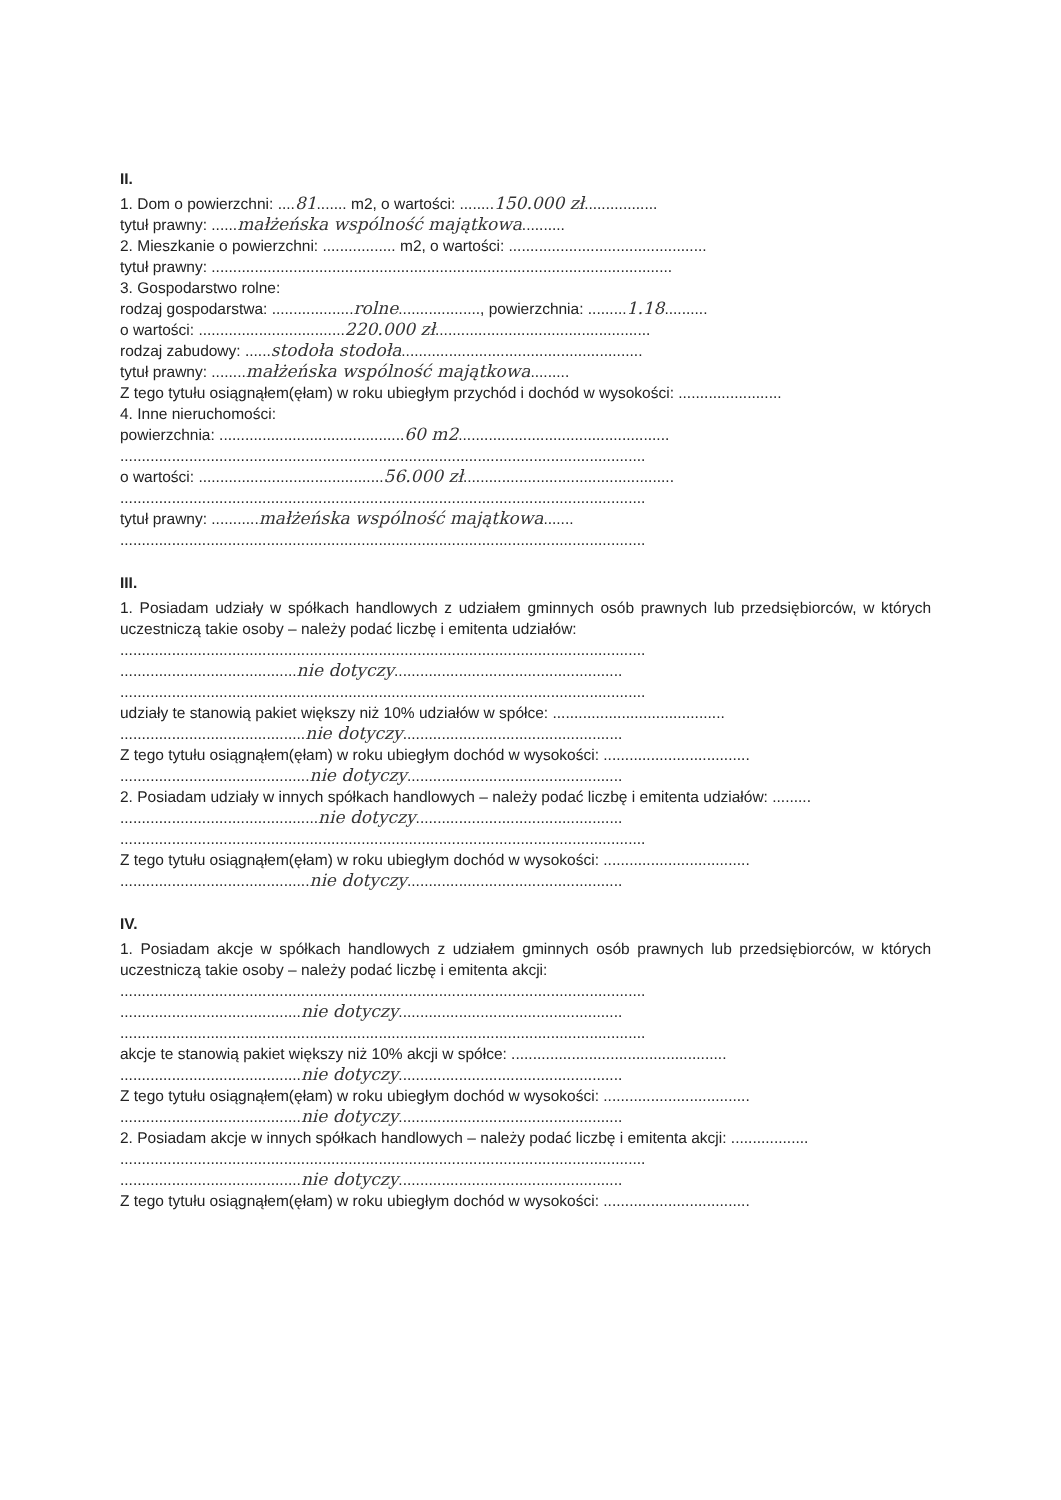II.
1. Dom o powierzchni: ....81....... m2, o wartości: ........150.000 zł.................
tytuł prawny: ......małżeńska wspólność majątkowa..........
2. Mieszkanie o powierzchni: ................. m2, o wartości: ..............................................
tytuł prawny: ...........................................................................................................
3. Gospodarstwo rolne:
rodzaj gospodarstwa: ...................rolne..................., powierzchnia: .........1.18..........
o wartości: ..................................220.000 zł..................................................
rodzaj zabudowy: ......stodoła stodoła........................................................
tytuł prawny: ........małżeńska wspólność majątkowa.........
Z tego tytułu osiągnąłem(ęłam) w roku ubiegłym przychód i dochód w wysokości: ........................
4. Inne nieruchomości:
powierzchnia: ...........................................60 m2.................................................
..........................................................................................................................
o wartości: ...........................................56.000 zł.................................................
..........................................................................................................................
tytuł prawny: ...........małżeńska wspólność majątkowa.......
..........................................................................................................................
III.
1. Posiadam udziały w spółkach handlowych z udziałem gminnych osób prawnych lub przedsiębiorców, w których uczestniczą takie osoby – należy podać liczbę i emitenta udziałów:
..........................................................................................................................
.........................................nie dotyczy.....................................................
..........................................................................................................................
udziały te stanowią pakiet większy niż 10% udziałów w spółce: ........................................
...........................................nie dotyczy...................................................
Z tego tytułu osiągnąłem(ęłam) w roku ubiegłym dochód w wysokości: ..................................
............................................nie dotyczy..................................................
2. Posiadam udziały w innych spółkach handlowych – należy podać liczbę i emitenta udziałów: .........
..............................................nie dotyczy................................................
..........................................................................................................................
Z tego tytułu osiągnąłem(ęłam) w roku ubiegłym dochód w wysokości: ..................................
............................................nie dotyczy..................................................
IV.
1. Posiadam akcje w spółkach handlowych z udziałem gminnych osób prawnych lub przedsiębiorców, w których uczestniczą takie osoby – należy podać liczbę i emitenta akcji:
..........................................................................................................................
..........................................nie dotyczy....................................................
..........................................................................................................................
akcje te stanowią pakiet większy niż 10% akcji w spółce: ..................................................
..........................................nie dotyczy....................................................
Z tego tytułu osiągnąłem(ęłam) w roku ubiegłym dochód w wysokości: ..................................
..........................................nie dotyczy....................................................
2. Posiadam akcje w innych spółkach handlowych – należy podać liczbę i emitenta akcji: ..................
..........................................................................................................................
..........................................nie dotyczy....................................................
Z tego tytułu osiągnąłem(ęłam) w roku ubiegłym dochód w wysokości: ..................................